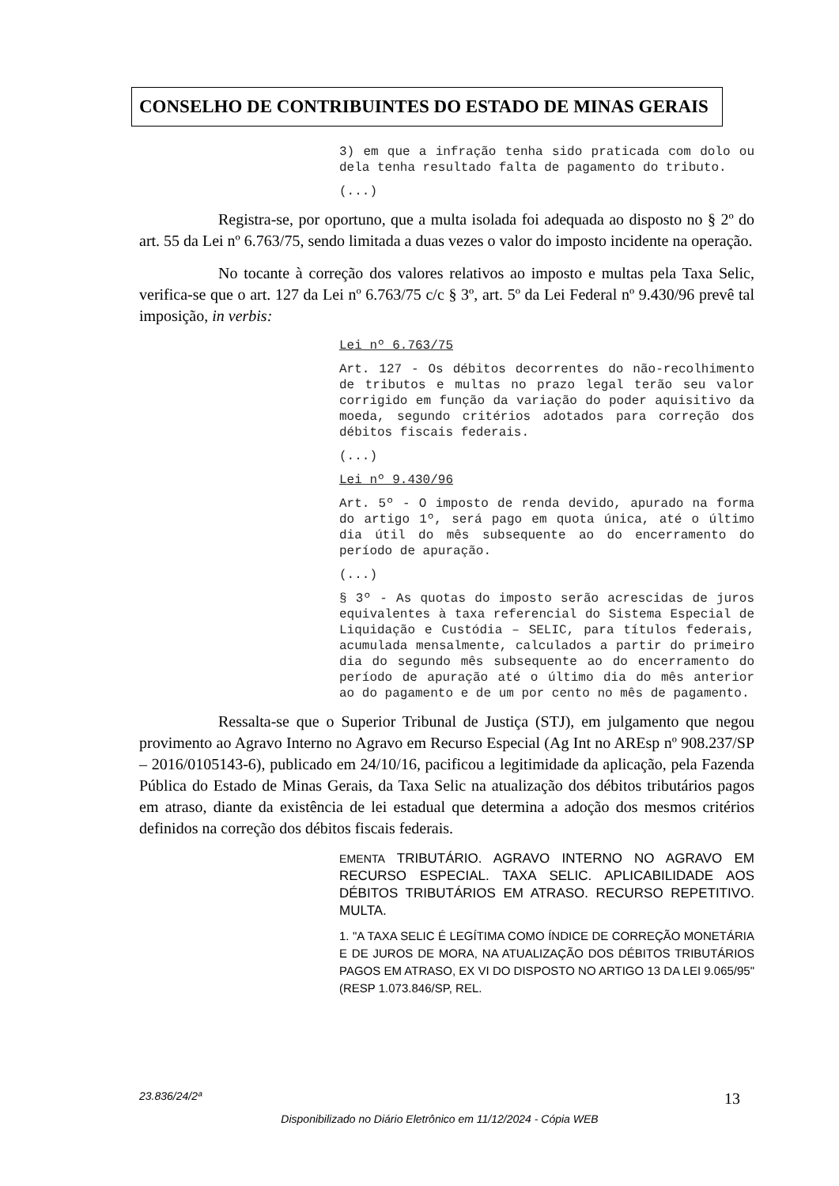CONSELHO DE CONTRIBUINTES DO ESTADO DE MINAS GERAIS
3) em que a infração tenha sido praticada com dolo ou dela tenha resultado falta de pagamento do tributo.
(...)
Registra-se, por oportuno, que a multa isolada foi adequada ao disposto no § 2º do art. 55 da Lei nº 6.763/75, sendo limitada a duas vezes o valor do imposto incidente na operação.
No tocante à correção dos valores relativos ao imposto e multas pela Taxa Selic, verifica-se que o art. 127 da Lei nº 6.763/75 c/c § 3º, art. 5º da Lei Federal nº 9.430/96 prevê tal imposição, in verbis:
Lei nº 6.763/75
Art. 127 - Os débitos decorrentes do não-recolhimento de tributos e multas no prazo legal terão seu valor corrigido em função da variação do poder aquisitivo da moeda, segundo critérios adotados para correção dos débitos fiscais federais.
(...)
Lei nº 9.430/96
Art. 5º - O imposto de renda devido, apurado na forma do artigo 1º, será pago em quota única, até o último dia útil do mês subsequente ao do encerramento do período de apuração.
(...)
§ 3º - As quotas do imposto serão acrescidas de juros equivalentes à taxa referencial do Sistema Especial de Liquidação e Custódia – SELIC, para títulos federais, acumulada mensalmente, calculados a partir do primeiro dia do segundo mês subsequente ao do encerramento do período de apuração até o último dia do mês anterior ao do pagamento e de um por cento no mês de pagamento.
Ressalta-se que o Superior Tribunal de Justiça (STJ), em julgamento que negou provimento ao Agravo Interno no Agravo em Recurso Especial (Ag Int no AREsp nº 908.237/SP – 2016/0105143-6), publicado em 24/10/16, pacificou a legitimidade da aplicação, pela Fazenda Pública do Estado de Minas Gerais, da Taxa Selic na atualização dos débitos tributários pagos em atraso, diante da existência de lei estadual que determina a adoção dos mesmos critérios definidos na correção dos débitos fiscais federais.
EMENTA TRIBUTÁRIO. AGRAVO INTERNO NO AGRAVO EM RECURSO ESPECIAL. TAXA SELIC. APLICABILIDADE AOS DÉBITOS TRIBUTÁRIOS EM ATRASO. RECURSO REPETITIVO. MULTA.
1. "A TAXA SELIC É LEGÍTIMA COMO ÍNDICE DE CORREÇÃO MONETÁRIA E DE JUROS DE MORA, NA ATUALIZAÇÃO DOS DÉBITOS TRIBUTÁRIOS PAGOS EM ATRASO, EX VI DO DISPOSTO NO ARTIGO 13 DA LEI 9.065/95" (RESP 1.073.846/SP, REL.
23.836/24/2ª 13
Disponibilizado no Diário Eletrônico em 11/12/2024 - Cópia WEB